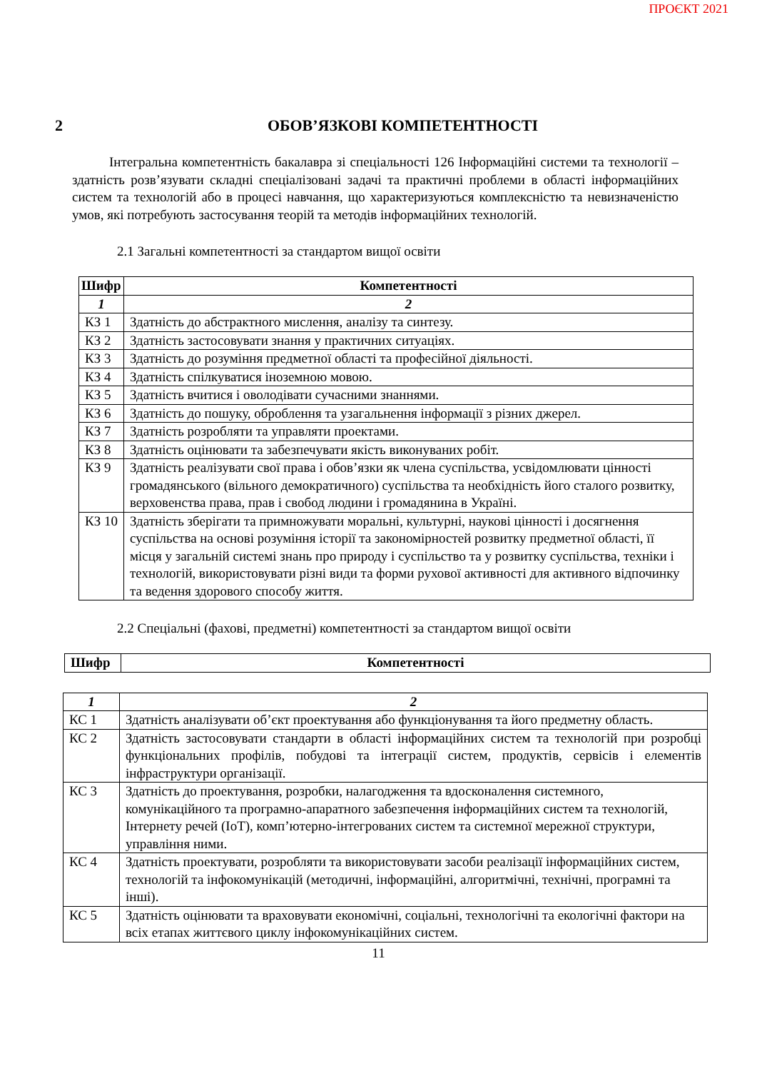ПРОЄКТ 2021
2 ОБОВ’ЯЗКОВІ КОМПЕТЕНТНОСТІ
Інтегральна компетентність бакалавра зі спеціальності 126 Інформаційні системи та технології – здатність розв’язувати складні спеціалізовані задачі та практичні проблеми в області інформаційних систем та технологій або в процесі навчання, що характеризуються комплексністю та невизначеністю умов, які потребують застосування теорій та методів інформаційних технологій.
2.1 Загальні компетентності за стандартом вищої освіти
| Шифр | Компетентності |
| --- | --- |
| 1 | 2 |
| КЗ 1 | Здатність до абстрактного мислення, аналізу та синтезу. |
| КЗ 2 | Здатність застосовувати знання у практичних ситуаціях. |
| КЗ 3 | Здатність до розуміння предметної області та професійної діяльності. |
| КЗ 4 | Здатність спілкуватися іноземною мовою. |
| КЗ 5 | Здатність вчитися і оволодівати сучасними знаннями. |
| КЗ 6 | Здатність до пошуку, оброблення та узагальнення інформації з різних джерел. |
| КЗ 7 | Здатність розробляти та управляти проектами. |
| КЗ 8 | Здатність оцінювати та забезпечувати якість виконуваних робіт. |
| КЗ 9 | Здатність реалізувати свої права і обов’язки як члена суспільства, усвідомлювати цінності громадянського (вільного демократичного) суспільства та необхідність його сталого розвитку, верховенства права, прав і свобод людини і громадянина в Україні. |
| КЗ 10 | Здатність зберігати та примножувати моральні, культурні, наукові цінності і досягнення суспільства на основі розуміння історії та закономірностей розвитку предметної області, її місця у загальній системі знань про природу і суспільство та у розвитку суспільства, техніки і технологій, використовувати різні види та форми рухової активності для активного відпочинку та ведення здорового способу життя. |
2.2 Спеціальні (фахові, предметні) компетентності за стандартом вищої освіти
| Шифр | Компетентності |
| --- | --- |
| 1 | 2 |
| КС 1 | Здатність аналізувати об’єкт проектування або функціонування та його предметну область. |
| КС 2 | Здатність застосовувати стандарти в області інформаційних систем та технологій при розробці функціональних профілів, побудові та інтеграції систем, продуктів, сервісів і елементів інфраструктури організації. |
| КС 3 | Здатність до проектування, розробки, налагодження та вдосконалення системного, комунікаційного та програмно-апаратного забезпечення інформаційних систем та технологій, Інтернету речей (IoT), комп’ютерно-інтегрованих систем та системної мережної структури, управління ними. |
| КС 4 | Здатність проектувати, розробляти та використовувати засоби реалізації інформаційних систем, технологій та інфокомунікацій (методичні, інформаційні, алгоритмічні, технічні, програмні та інші). |
| КС 5 | Здатність оцінювати та враховувати економічні, соціальні, технологічні та екологічні фактори на всіх етапах життєвого циклу інфокомунікаційних систем. |
11